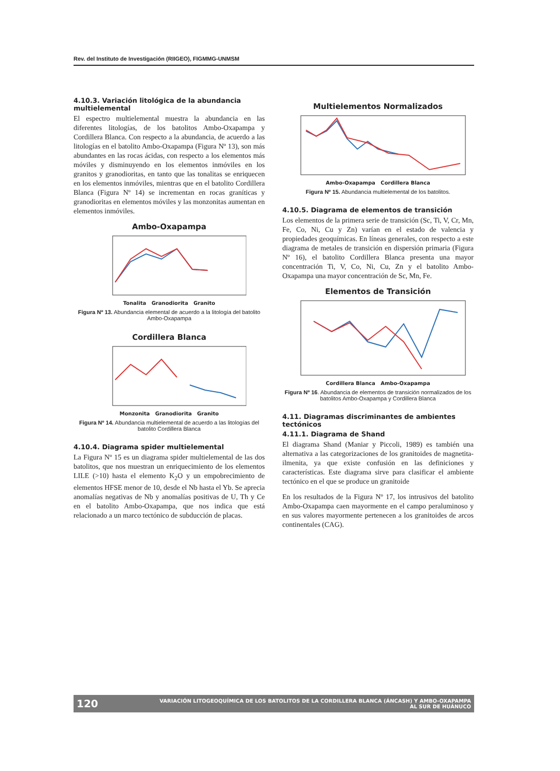Rev. del Instituto de Investigación (RIIGEO), FIGMMG-UNMSM
4.10.3. Variación litológica de la abundancia multielemental
El espectro multielemental muestra la abundancia en las diferentes litologías, de los batolitos Ambo-Oxapampa y Cordillera Blanca. Con respecto a la abundancia, de acuerdo a las litologías en el batolito Ambo-Oxapampa (Figura Nº 13), son más abundantes en las rocas ácidas, con respecto a los elementos más móviles y disminuyendo en los elementos inmóviles en los granitos y granodioritas, en tanto que las tonalitas se enriquecen en los elementos inmóviles, mientras que en el batolito Cordillera Blanca (Figura Nº 14) se incrementan en rocas graníticas y granodioritas en elementos móviles y las monzonitas aumentan en elementos inmóviles.
Ambo-Oxapampa
Tonalita Granodiorita Granito
Figura Nº 13. Abundancia elemental de acuerdo a la litología del batolito Ambo-Oxapampa
Cordillera Blanca
Monzonita Granodiorita Granito
Figura Nº 14. Abundancia multielemental de acuerdo a las litologías del batolito Cordillera Blanca
4.10.4. Diagrama spider multielemental
La Figura Nº 15 es un diagrama spider multielemental de las dos batolitos, que nos muestran un enriquecimiento de los elementos LILE (>10) hasta el elemento K<sub>2</sub>O y un empobrecimiento de elementos HFSE menor de 10, desde el Nb hasta el Yb. Se aprecia anomalías negativas de Nb y anomalías positivas de U, Th y Ce en el batolito Ambo-Oxapampa, que nos indica que está relacionado a un marco tectónico de subducción de placas.
Multielementos Normalizados
Ambo-Oxapampa Cordillera Blanca
Figura Nº 15. Abundancia multielemental de los batolitos.
4.10.5. Diagrama de elementos de transición
Los elementos de la primera serie de transición (Sc, Ti, V, Cr, Mn, Fe, Co, Ni, Cu y Zn) varían en el estado de valencia y propiedades geoquímicas. En líneas generales, con respecto a este diagrama de metales de transición en dispersión primaria (Figura Nº 16), el batolito Cordillera Blanca presenta una mayor concentración Ti, V, Co, Ni, Cu, Zn y el batolito Ambo-Oxapampa una mayor concentración de Sc, Mn, Fe.
Elementos de Transición
Cordillera Blanca Ambo-Oxapampa
Figura Nº 16. Abundancia de elementos de transición normalizados de los batolitos Ambo-Oxapampa y Cordillera Blanca
4.11. Diagramas discriminantes de ambientes tectónicos
4.11.1. Diagrama de Shand
El diagrama Shand (Maniar y Piccoli, 1989) es también una alternativa a las categorizaciones de los granitoides de magnetita-ilmenita, ya que existe confusión en las definiciones y características. Este diagrama sirve para clasificar el ambiente tectónico en el que se produce un granitoide
En los resultados de la Figura Nº 17, los intrusivos del batolito Ambo-Oxapampa caen mayormente en el campo peraluminoso y en sus valores mayormente pertenecen a los granitoides de arcos continentales (CAG).
120 VARIACIÓN LITOGEOQUÍMICA DE LOS BATOLITOS DE LA CORDILLERA BLANCA (ÁNCASH) Y AMBO-OXAPAMPA
AL SUR DE HUÁNUCO